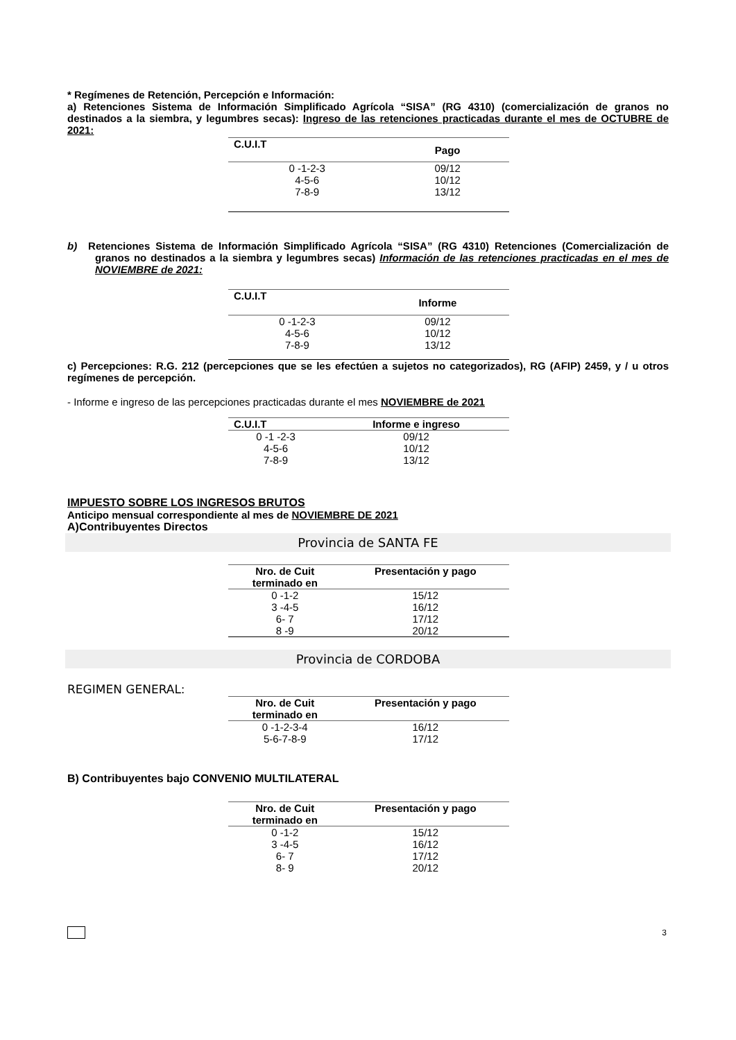* Regímenes de Retención, Percepción e Información:
a) Retenciones Sistema de Información Simplificado Agrícola “SISA” (RG 4310) (comercialización de granos no destinados a la siembra, y legumbres secas): Ingreso de las retenciones practicadas durante el mes de OCTUBRE de 2021:
| C.U.I.T | Pago |
| --- | --- |
| 0 -1-2-3 | 09/12 |
| 4-5-6 | 10/12 |
| 7-8-9 | 13/12 |
b) Retenciones Sistema de Información Simplificado Agrícola “SISA” (RG 4310) Retenciones (Comercialización de granos no destinados a la siembra y legumbres secas) Información de las retenciones practicadas en el mes de NOVIEMBRE de 2021:
| C.U.I.T | Informe |
| --- | --- |
| 0 -1-2-3 | 09/12 |
| 4-5-6 | 10/12 |
| 7-8-9 | 13/12 |
c) Percepciones: R.G. 212 (percepciones que se les efectúen a sujetos no categorizados), RG (AFIP) 2459, y / u otros regímenes de percepción.
- Informe e ingreso de las percepciones practicadas durante el mes NOVIEMBRE de 2021
| C.U.I.T | Informe e ingreso |
| --- | --- |
| 0 -1 -2-3 | 09/12 |
| 4-5-6 | 10/12 |
| 7-8-9 | 13/12 |
IMPUESTO SOBRE LOS INGRESOS BRUTOS
Anticipo mensual correspondiente al mes de NOVIEMBRE DE 2021
A)Contribuyentes Directos
Provincia de SANTA FE
| Nro. de Cuit terminado en | Presentación y pago |
| --- | --- |
| 0 -1-2 | 15/12 |
| 3 -4-5 | 16/12 |
| 6- 7 | 17/12 |
| 8 -9 | 20/12 |
Provincia de CORDOBA
REGIMEN GENERAL:
| Nro. de Cuit terminado en | Presentación y pago |
| --- | --- |
| 0 -1-2-3-4 | 16/12 |
| 5-6-7-8-9 | 17/12 |
B) Contribuyentes bajo CONVENIO MULTILATERAL
| Nro. de Cuit terminado en | Presentación y pago |
| --- | --- |
| 0 -1-2 | 15/12 |
| 3 -4-5 | 16/12 |
| 6- 7 | 17/12 |
| 8- 9 | 20/12 |
3